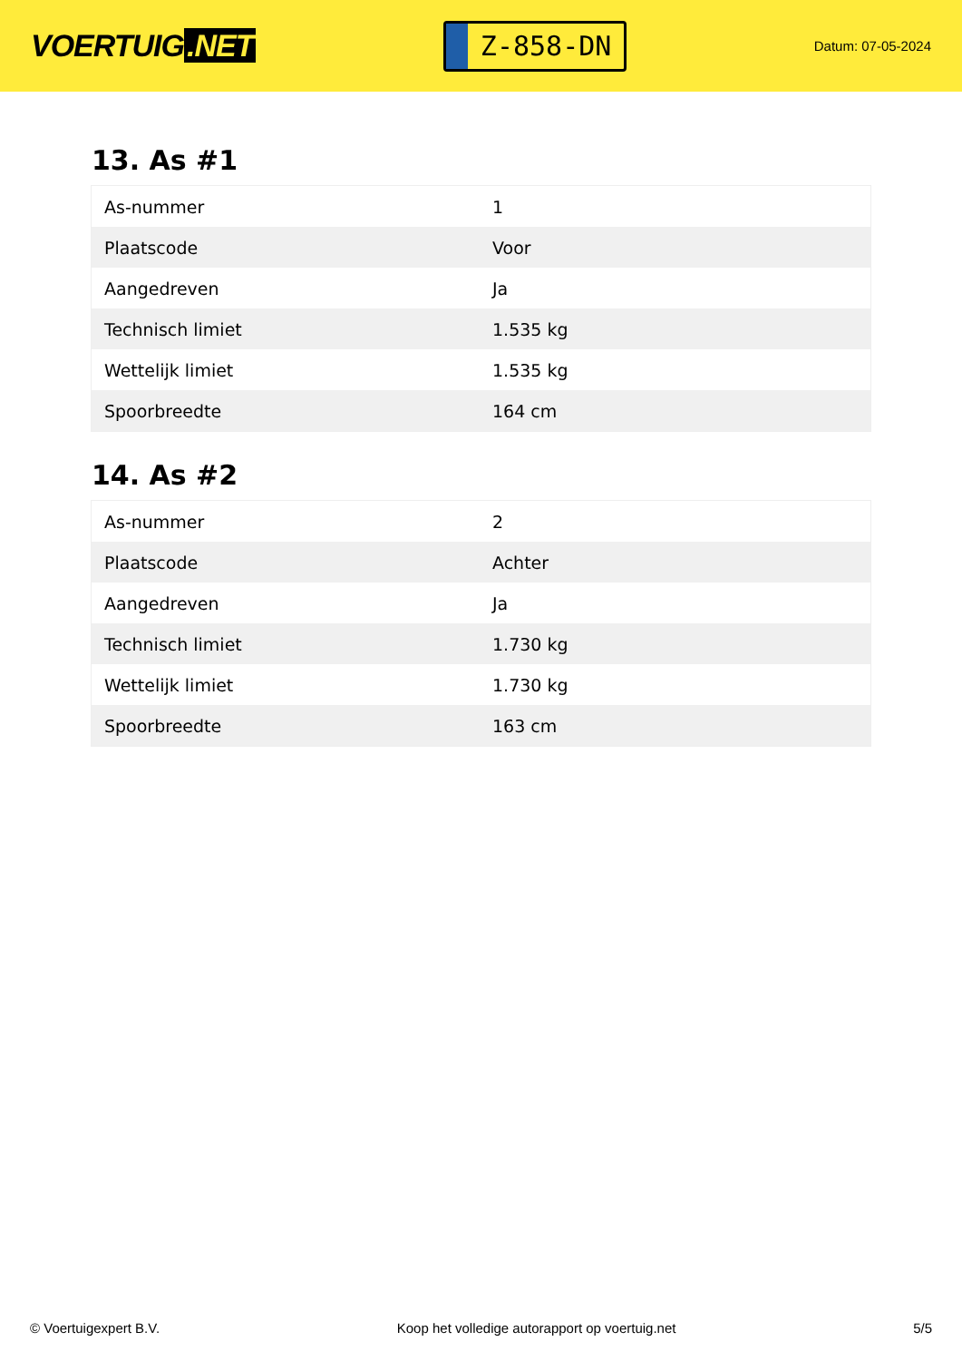VOERTUIG.NET
Z-858-DN
Datum: 07-05-2024
13. As #1
| As-nummer | 1 |
| Plaatscode | Voor |
| Aangedreven | Ja |
| Technisch limiet | 1.535 kg |
| Wettelijk limiet | 1.535 kg |
| Spoorbreedte | 164 cm |
14. As #2
| As-nummer | 2 |
| Plaatscode | Achter |
| Aangedreven | Ja |
| Technisch limiet | 1.730 kg |
| Wettelijk limiet | 1.730 kg |
| Spoorbreedte | 163 cm |
© Voertuigexpert B.V. Koop het volledige autorapport op voertuig.net 5/5